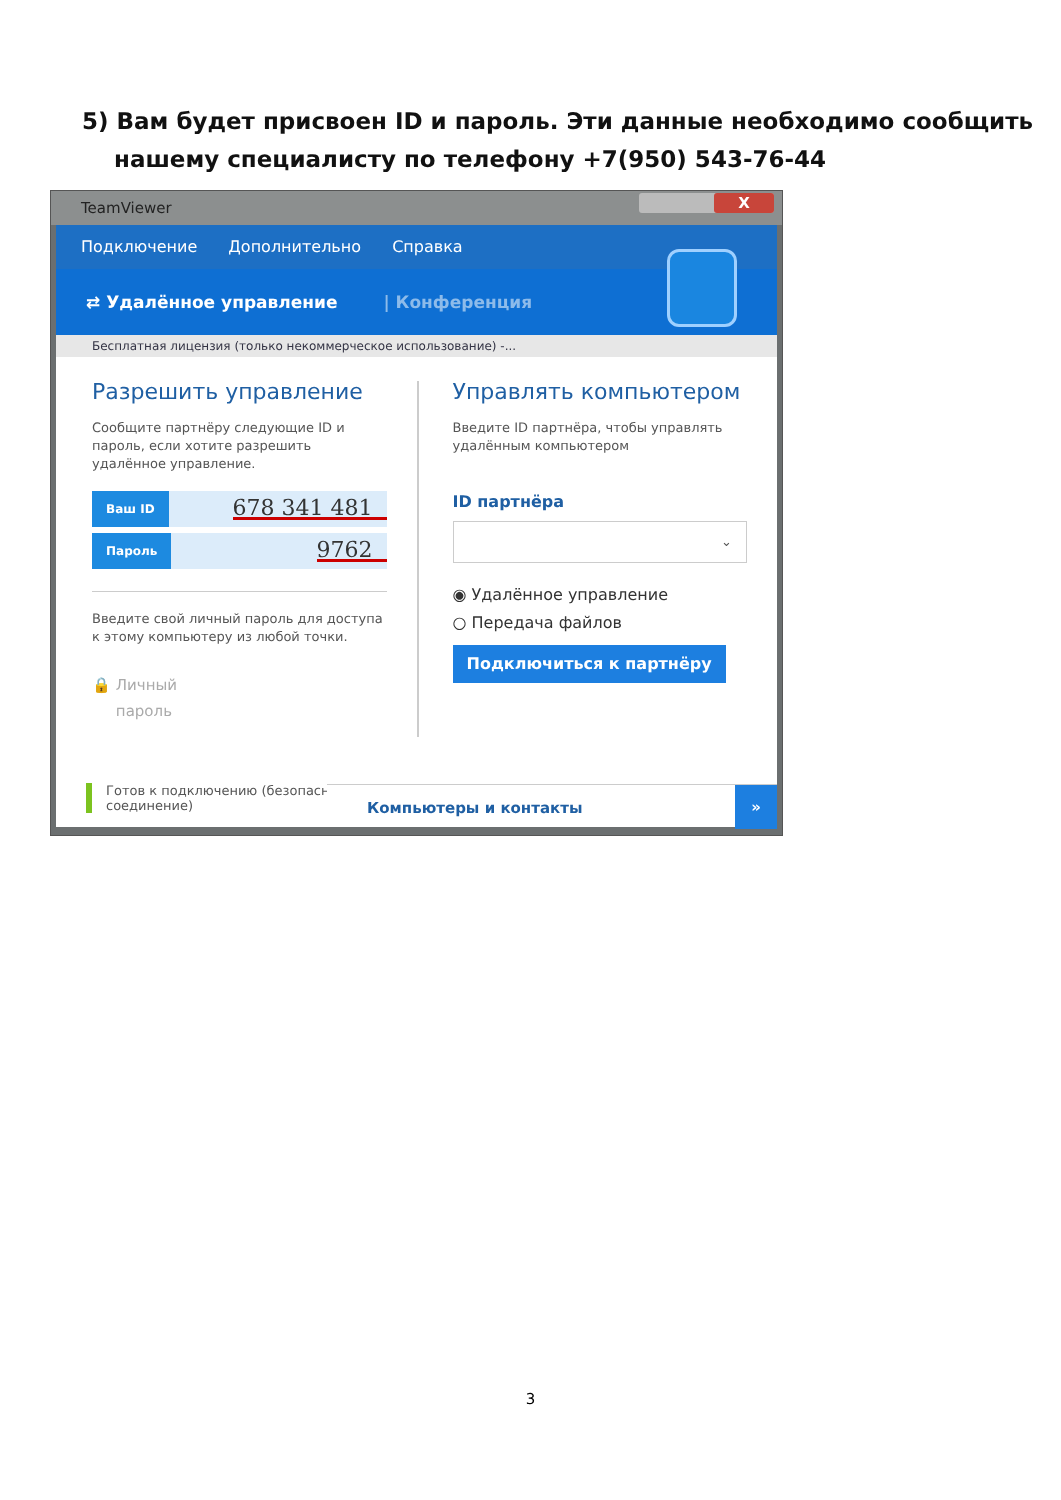5) Вам будет присвоен ID и пароль. Эти данные необходимо сообщить нашему специалисту по телефону +7(950) 543-76-44
TeamViewer
X
Подключение Дополнительно Справка
⇄ Удалённое управление | Конференция
Бесплатная лицензия (только некоммерческое использование) -...
Разрешить управление
Сообщите партнёру следующие ID и пароль, если хотите разрешить удалённое управление.
Ваш ID 678 341 481
Пароль 9762
Введите свой личный пароль для доступа к этому компьютеру из любой точки.
🔒 Личный
пароль
Управлять компьютером
Введите ID партнёра, чтобы управлять удалённым компьютером
ID партнёра
⌄
◉ Удалённое управление
○ Передача файлов
Подключиться к партнёру
Готов к подключению (безопасное соединение)
Компьютеры и контакты
»
3